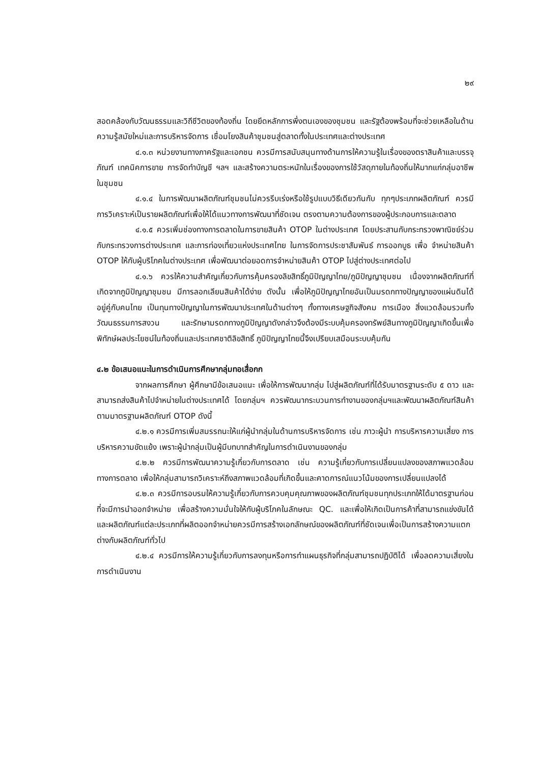๒๙
สอดคล้องกับวัฒนธรรมและวิถีชีวิตของท้องถิ่น โดยยึดหลักการพึ่งตนเองของชุมชน และรัฐต้องพร้อมที่จะช่วยเหลือในด้านความรู้สมัยใหม่และการบริหารจัดการ เชื่อมโยงสินค้าชุมชนสู่ตลาดทั้งในประเทศและต่างประเทศ
๔.๑.๓ หน่วยงานทางภาครัฐและเอกชน ควรมีการสนับสนุนทางด้านการให้ความรู้ในเรื่องของตราสินค้าและบรรจุภัณฑ์ เทคนิคการขาย การจัดทำบัญชี ฯลฯ และสร้างความตระหนักในเรื่องของการใช้วัสดุภายในท้องถิ่นให้มากแก่กลุ่มอาชีพในชุมชน
๔.๑.๔ ในการพัฒนาผลิตภัณฑ์ชุมชนไม่ควรรีบเร่งหรือใช้รูปแบบวิธีเดียวกันกับ ทุกๆประเภทผลิตภัณฑ์ ควรมีการวิเคราะห์เป็นรายผลิตภัณฑ์เพื่อให้ได้แนวทางการพัฒนาที่ชัดเจน ตรงตามความต้องการของผู้ประกอบการและตลาด
๔.๑.๕ ควรเพิ่มช่องทางการตลาดในการขายสินค้า OTOP ในต่างประเทศ โดยประสานกับกระทรวงพาณิชย์ร่วมกับกระทรวงการต่างประเทศ และการท่องเที่ยวแห่งประเทศไทย ในการจัดการประชาสัมพันธ์ การออกบูธ เพื่อ จำหน่ายสินค้า OTOP ให้กับผู้บริโภคในต่างประเทศ เพื่อพัฒนาต่อยอดการจำหน่ายสินค้า OTOP ไปสู่ต่างประเทศต่อไป
๔.๑.๖ ควรให้ความสำคัญเกี่ยวกับการคุ้มครองลิขสิทธิ์ภูมิปัญญาไทย/ภูมิปัญญาชุมชน เนื่องจากผลิตภัณฑ์ที่เกิดจากภูมิปัญญาชุมชน มีการลอกเลียนสินค้าได้ง่าย ดังนั้น เพื่อให้ภูมิปัญญาไทยอันเป็นมรดกทางปัญญาของแผ่นดินได้อยู่คู่กับคนไทย เป็นทุนทางปัญญาในการพัฒนาประเทศในด้านต่างๆ ทั้งทางเศรษฐกิจสังคม การเมือง สิ่งแวดล้อมรวมทั้งวัฒนธรรมการสงวน และรักษามรดกทางภูมิปัญญาดังกล่าวจึงต้องมีระบบคุ้มครองทรัพย์สินทางภูมิปัญญาเกิดขึ้นเพื่อพิทักษ์ผลประโยชน์ในท้องถิ่นและประเทศชาติลิขสิทธิ์ ภูมิปัญญาไทยนี้จึงเปรียบเสมือนระบบคุ้มกัน
๔.๒ ข้อเสนอแนะในการดำเนินการศึกษากลุ่มทอเสื่อกก
จากผลการศึกษา ผู้ศึกษามีข้อเสนอแนะ เพื่อให้การพัฒนากลุ่ม ไปสู่ผลิตภัณฑ์ที่ได้รับมาตรฐานระดับ ๕ ดาว และสามารถส่งสินค้าไปจำหน่ายในต่างประเทศได้ โดยกลุ่มฯ ควรพัฒนากระบวนการทำงานของกลุ่มฯและพัฒนาผลิตภัณฑ์สินค้า ตามมาตรฐานผลิตภัณฑ์ OTOP ดังนี้
๔.๒.๑ ควรมีการเพิ่มสมรรถนะให้แก่ผู้นำกลุ่มในด้านการบริหารจัดการ เช่น ภาวะผู้นำ การบริหารความเสี่ยง การบริหารความขัดแย้ง เพราะผู้นำกลุ่มเป็นผู้มีบทบาทสำคัญในการดำเนินงานของกลุ่ม
๔.๒.๒ ควรมีการพัฒนาความรู้เกี่ยวกับการตลาด เช่น ความรู้เกี่ยวกับการเปลี่ยนแปลงของสภาพแวดล้อมทางการตลาด เพื่อให้กลุ่มสามารถวิเคราะห์ถึงสภาพแวดล้อมที่เกิดขึ้นและคาดการณ์แนวโน้มของการเปลี่ยนแปลงได้
๔.๒.๓ ควรมีการอบรมให้ความรู้เกี่ยวกับการควบคุมคุณภาพของผลิตภัณฑ์ชุมชนทุกประเภทให้ได้มาตรฐานก่อนที่จะมีการนำออกจำหน่าย เพื่อสร้างความมั่นใจให้กับผู้บริโภคในลักษณะ QC. และเพื่อให้เกิดเป็นการค้าที่สามารถแข่งขันได้ และผลิตภัณฑ์แต่ละประเภทที่ผลิตออกจำหน่ายควรมีการสร้างเอกลักษณ์ของผลิตภัณฑ์ที่ชัดเจนเพื่อเป็นการสร้างความแตกต่างกับผลิตภัณฑ์ทั่วไป
๔.๒.๔ ควรมีการให้ความรู้เกี่ยวกับการลงทุนหรือการทำแผนธุรกิจที่กลุ่มสามารถปฏิบัติได้ เพื่อลดความเสี่ยงในการดำเนินงาน